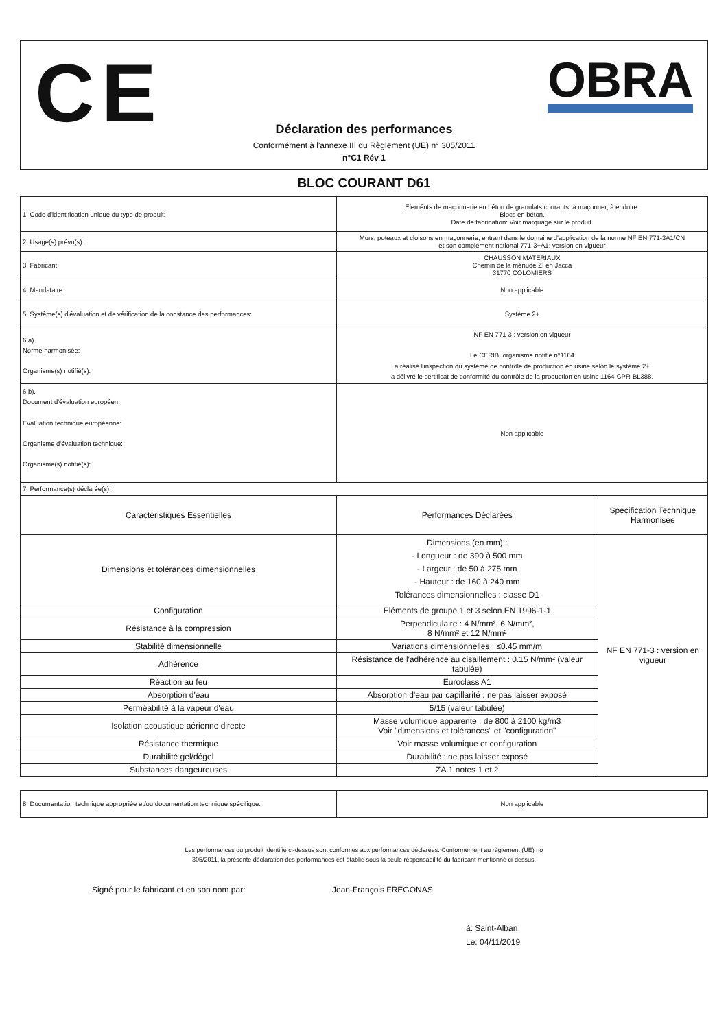CE OBRA
Déclaration des performances
Conformément à l'annexe III du Règlement (UE) n° 305/2011
n°C1 Rév 1
BLOC COURANT D61
| 1. Code d'identification unique du type de produit: | Eleménts de maçonnerie en béton de granulats courants, à maçonner, à enduire. Blocs en béton. Date de fabrication: Voir marquage sur le produit. |
| 2. Usage(s) prévu(s): | Murs, poteaux et cloisons en maçonnerie, entrant dans le domaine d'application de la norme NF EN 771-3A1/CN et son complément national 771-3+A1: version en vigueur |
| 3. Fabricant: | CHAUSSON MATERIAUX Chemin de la ménude ZI en Jacca 31770 COLOMIERS |
| 4. Mandataire: | Non applicable |
| 5. Système(s) d'évaluation et de vérification de la constance des performances: | Système 2+ |
| 6 a). Norme harmonisée: Organisme(s) notifié(s): | NF EN 771-3 : version en vigueur Le CERIB, organisme notifié n°1164 a réalisé l'inspection du système de contrôle de production en usine selon le système 2+ a délivré le certificat de conformité du contrôle de la production en usine 1164-CPR-BL388. |
| 6 b). Document d'évaluation européen: Evaluation technique européenne: Organisme d'évaluation technique: Organisme(s) notifié(s): | Non applicable |
| 7. Performance(s) déclarée(s): | |
| Caractéristiques Essentielles | Performances Déclarées | Specification Technique Harmonisée |
| --- | --- | --- |
| Dimensions et tolérances dimensionnelles | Dimensions (en mm) : - Longueur : de 390 à 500 mm - Largeur : de 50 à 275 mm - Hauteur : de 160 à 240 mm Tolérances dimensionnelles : classe D1 | NF EN 771-3 : version en vigueur |
| Configuration | Eléments de groupe 1 et 3 selon EN 1996-1-1 | |
| Résistance à la compression | Perpendiculaire : 4 N/mm², 6 N/mm², 8 N/mm² et 12 N/mm² | |
| Stabilité dimensionnelle | Variations dimensionnelles : ≤0.45 mm/m | |
| Adhérence | Résistance de l'adhérence au cisaillement : 0.15 N/mm² (valeur tabulée) | |
| Réaction au feu | Euroclass A1 | |
| Absorption d'eau | Absorption d'eau par capillarité : ne pas laisser exposé | |
| Perméabilité à la vapeur d'eau | 5/15 (valeur tabulée) | |
| Isolation acoustique aérienne directe | Masse volumique apparente : de 800 à 2100 kg/m3 Voir "dimensions et tolérances" et "configuration" | |
| Résistance thermique | Voir masse volumique et configuration | |
| Durabilité gel/dégel | Durabilité : ne pas laisser exposé | |
| Substances dangeureuses | ZA.1 notes 1 et 2 | |
| 8. Documentation technique appropriée et/ou documentation technique spécifique: | Non applicable |
Les performances du produit identifié ci-dessus sont conformes aux performances déclarées. Conformément au règlement (UE) no 305/2011, la présente déclaration des performances est établie sous la seule responsabilité du fabricant mentionné ci-dessus.
Signé pour le fabricant et en son nom par: Jean-François FREGONAS
à: Saint-Alban
Le: 04/11/2019